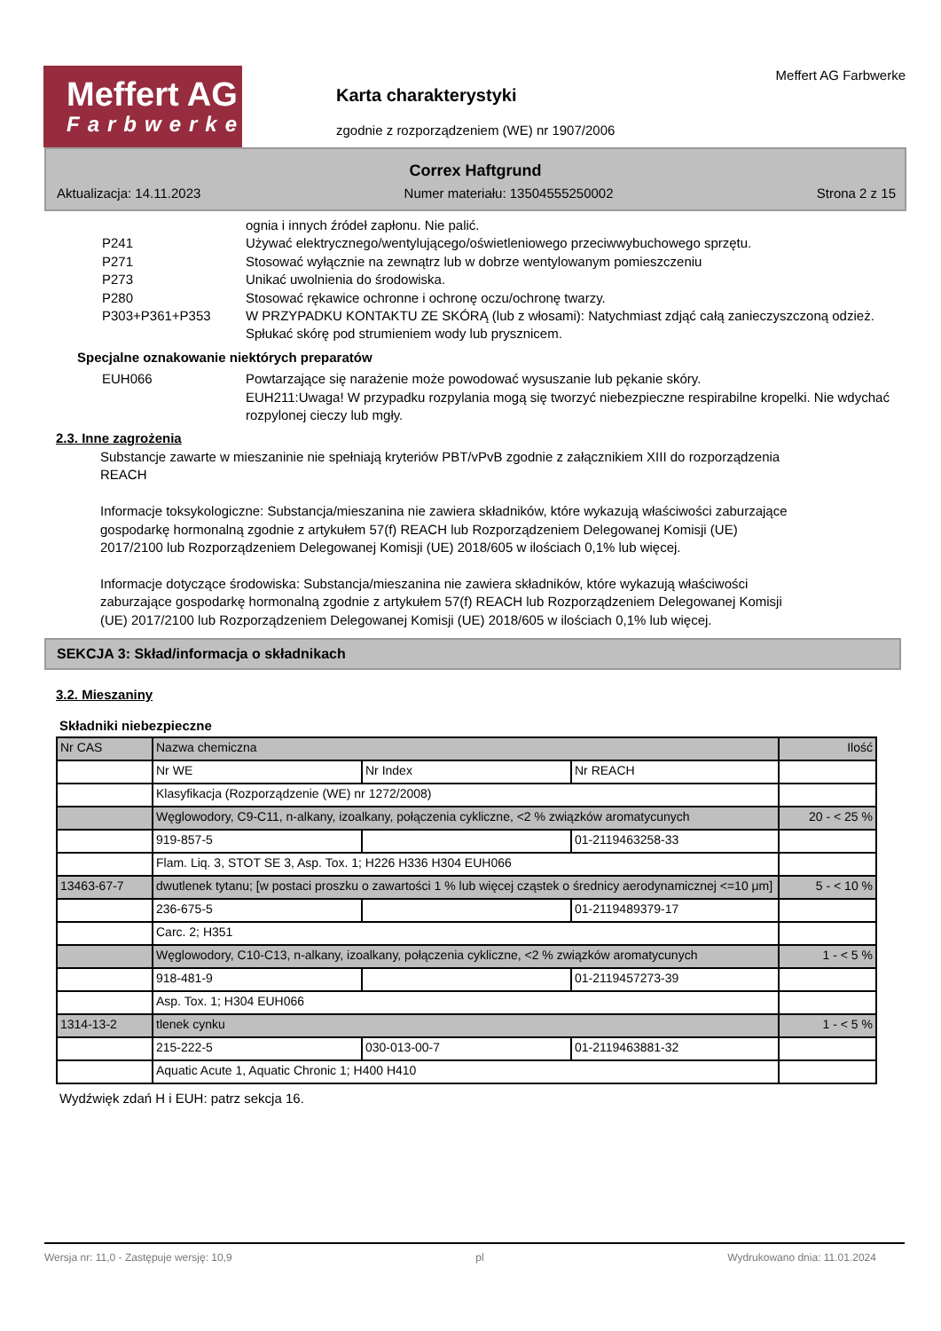Meffert AG
Farbwerke
Karta charakterystyki
zgodnie z rozporządzeniem (WE) nr 1907/2006
Meffert AG Farbwerke
Correx Haftgrund
Aktualizacja: 14.11.2023 Numer materiału: 13504555250002 Strona 2 z 15
ognia i innych źródeł zapłonu. Nie palić.
P241 Używać elektrycznego/wentylującego/oświetleniowego przeciwwybuchowego sprzętu.
P271 Stosować wyłącznie na zewnątrz lub w dobrze wentylowanym pomieszczeniu
P273 Unikać uwolnienia do środowiska.
P280 Stosować rękawice ochronne i ochronę oczu/ochronę twarzy.
P303+P361+P353 W PRZYPADKU KONTAKTU ZE SKÓRĄ (lub z włosami): Natychmiast zdjąć całą zanieczyszczoną odzież. Spłukać skórę pod strumieniem wody lub prysznicem.
Specjalne oznakowanie niektórych preparatów
EUH066 Powtarzające się narażenie może powodować wysuszanie lub pękanie skóry.
EUH211:Uwaga! W przypadku rozpylania mogą się tworzyć niebezpieczne respirabilne kropelki. Nie wdychać rozpylonej cieczy lub mgły.
2.3. Inne zagrożenia
Substancje zawarte w mieszaninie nie spełniają kryteriów PBT/vPvB zgodnie z załącznikiem XIII do rozporządzenia REACH
Informacje toksykologiczne: Substancja/mieszanina nie zawiera składników, które wykazują właściwości zaburzające gospodarkę hormonalną zgodnie z artykułem 57(f) REACH lub Rozporządzeniem Delegowanej Komisji (UE) 2017/2100 lub Rozporządzeniem Delegowanej Komisji (UE) 2018/605 w ilościach 0,1% lub więcej.
Informacje dotyczące środowiska: Substancja/mieszanina nie zawiera składników, które wykazują właściwości zaburzające gospodarkę hormonalną zgodnie z artykułem 57(f) REACH lub Rozporządzeniem Delegowanej Komisji (UE) 2017/2100 lub Rozporządzeniem Delegowanej Komisji (UE) 2018/605 w ilościach 0,1% lub więcej.
SEKCJA 3: Skład/informacja o składnikach
3.2. Mieszaniny
Składniki niebezpieczne
| Nr CAS | Nazwa chemiczna | | | Ilość |
| | Nr WE | Nr Index | Nr REACH | |
| | Klasyfikacja (Rozporządzenie (WE) nr 1272/2008) | | | |
| | Węglowodory, C9-C11, n-alkany, izoalkany, połączenia cykliczne, <2 % związków aromatycunych | | | 20 - < 25 % |
| | 919-857-5 | | 01-2119463258-33 | |
| | Flam. Liq. 3, STOT SE 3, Asp. Tox. 1; H226 H336 H304 EUH066 | | | |
| 13463-67-7 | dwutlenek tytanu; [w postaci proszku o zawartości 1 % lub więcej cząstek o średnicy aerodynamicznej <=10 μm] | | | 5 - < 10 % |
| | 236-675-5 | | 01-2119489379-17 | |
| | Carc. 2; H351 | | | |
| | Węglowodory, C10-C13, n-alkany, izoalkany, połączenia cykliczne, <2 % związków aromatycunych | | | 1 - < 5 % |
| | 918-481-9 | | 01-2119457273-39 | |
| | Asp. Tox. 1; H304 EUH066 | | | |
| 1314-13-2 | tlenek cynku | | | 1 - < 5 % |
| | 215-222-5 | 030-013-00-7 | 01-2119463881-32 | |
| | Aquatic Acute 1, Aquatic Chronic 1; H400 H410 | | | |
Wydźwięk zdań H i EUH: patrz sekcja 16.
Wersja nr: 11,0 - Zastępuje wersję: 10,9 pl Wydrukowano dnia: 11.01.2024